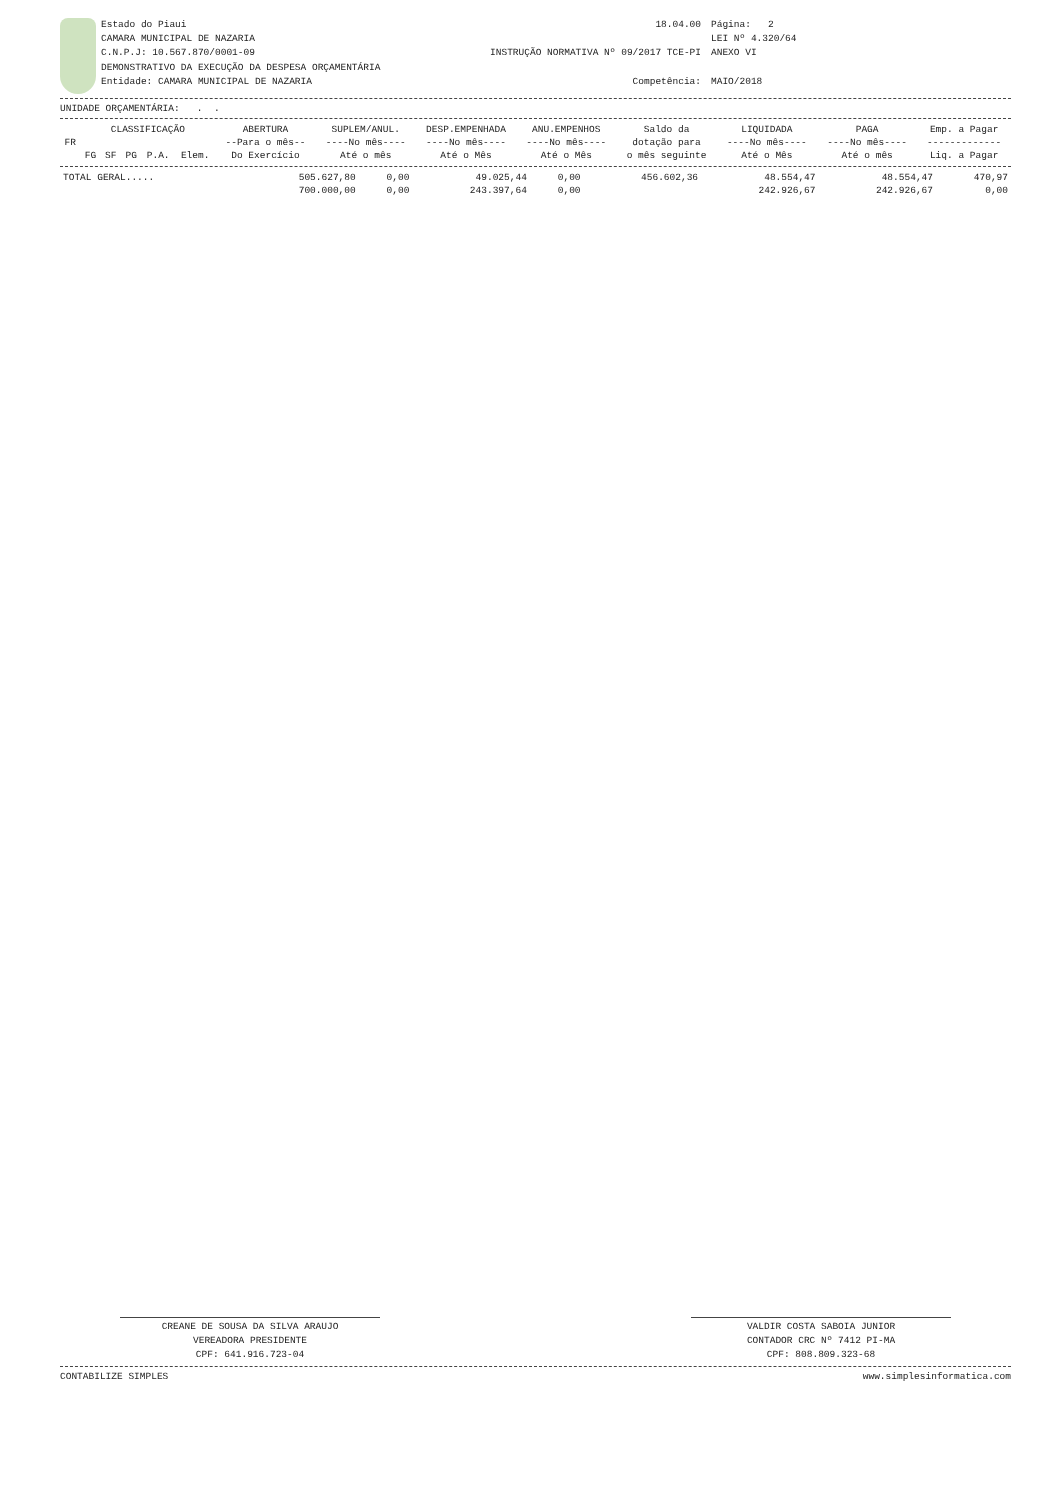Estado do Piaui
CAMARA MUNICIPAL DE NAZARIA
C.N.P.J: 10.567.870/0001-09
DEMONSTRATIVO DA EXECUÇÃO DA DESPESA ORÇAMENTÁRIA
Entidade: CAMARA MUNICIPAL DE NAZARIA
18.04.00
INSTRUÇÃO NORMATIVA Nº 09/2017 TCE-PI
Competência:
Página: 2
LEI Nº 4.320/64
ANEXO VI
MAIO/2018
UNIDADE ORÇAMENTÁRIA: . .
| FR | CLASSIFICAÇÃO | | | | | ABERTURA | SUPLEM/ANUL. | DESP.EMPENHADA | ANU.EMPENHOS | Saldo da | LIQUIDADA | PAGA | Emp. a Pagar |
| --- | --- | --- | --- | --- | --- | --- | --- | --- | --- | --- | --- | --- | --- |
| | | | | | | --Para o mês-- | ----No mês---- | ----No mês---- | ----No mês---- | dotação para | ----No mês---- | ----No mês---- | ------------- |
| | FG | SF | PG | P.A. | Elem. | Do Exercício | Até o mês | Até o Mês | Até o Mês | o mês seguinte | Até o Mês | Até o mês | Liq. a Pagar |
| TOTAL GERAL..... | 505.627,80 | 0,00 | 49.025,44 | 0,00 | 456.602,36 | 48.554,47 | 48.554,47 | 470,97 |
| | 700.000,00 | 0,00 | 243.397,64 | 0,00 | | 242.926,67 | 242.926,67 | 0,00 |
CREANE DE SOUSA DA SILVA ARAUJO
VEREADORA PRESIDENTE
CPF: 641.916.723-04
VALDIR COSTA SABOIA JUNIOR
CONTADOR CRC Nº 7412 PI-MA
CPF: 808.809.323-68
CONTABILIZE SIMPLES www.simplesinformatica.com